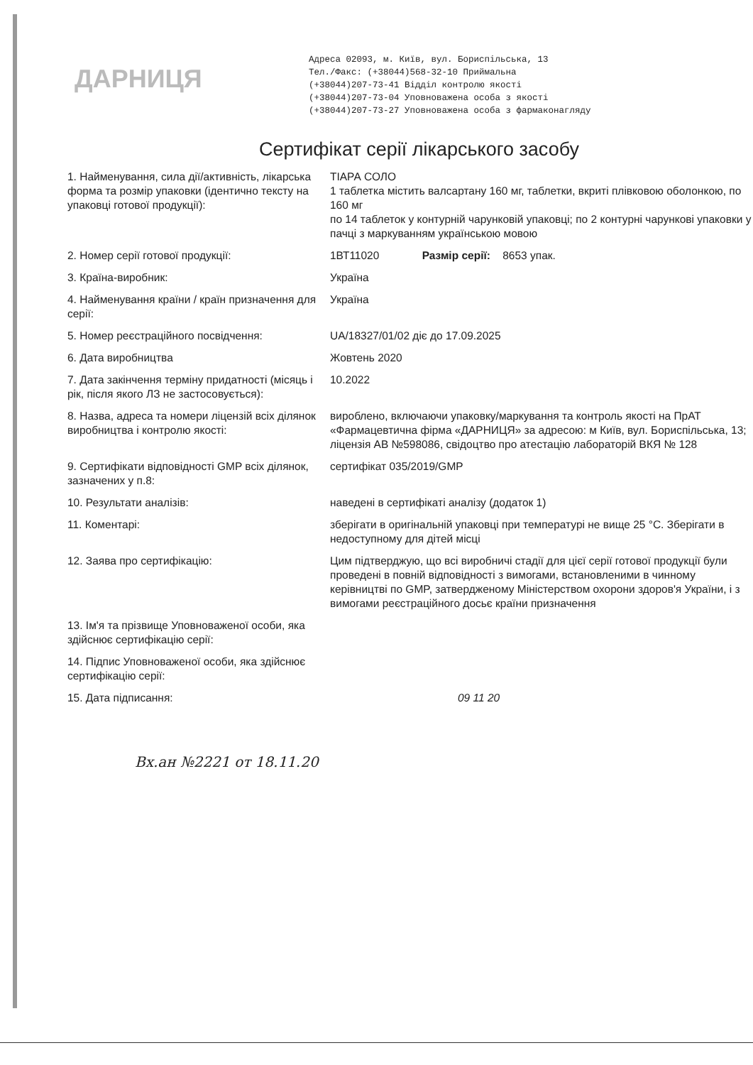ДАРНИЦЯ
Адреса 02093, м. Київ, вул. Бориспільська, 13
Тел./Факс: (+38044)568-32-10 Приймальна
(+38044)207-73-41 Відділ контролю якості
(+38044)207-73-04 Уповноважена особа з якості
(+38044)207-73-27 Уповноважена особа з фармаконагляду
Сертифікат серії лікарського засобу
| 1. Найменування, сила дії/активність, лікарська форма та розмір упаковки (ідентично тексту на упаковці готової продукції): | ТІАРА СОЛО 1 таблетка містить валсартану 160 мг, таблетки, вкриті плівковою оболонкою, по 160 мг по 14 таблеток у контурній чарунковій упаковці; по 2 контурні чарункові упаковки у пачці з маркуванням українською мовою |
| 2. Номер серії готової продукції: | 1ВТ11020 Размір серії: 8653 упак. |
| 3. Країна-виробник: | Україна |
| 4. Найменування країни / країн призначення для серії: | Україна |
| 5. Номер реєстраційного посвідчення: | UA/18327/01/02 діє до 17.09.2025 |
| 6. Дата виробництва | Жовтень 2020 |
| 7. Дата закінчення терміну придатності (місяць і рік, після якого ЛЗ не застосовується): | 10.2022 |
| 8. Назва, адреса та номери ліцензій всіх ділянок виробництва і контролю якості: | вироблено, включаючи упаковку/маркування та контроль якості на ПрАТ «Фармацевтична фірма «ДАРНИЦЯ» за адресою: м Київ, вул. Бориспільська, 13; ліцензія АВ №598086, свідоцтво про атестацію лабораторій ВКЯ № 128 |
| 9. Сертифікати відповідності GMP всіх ділянок, зазначених у п.8: | сертифікат 035/2019/GMP |
| 10. Результати аналізів: | наведені в сертифікаті аналізу (додаток 1) |
| 11. Коментарі: | зберігати в оригінальній упаковці при температурі не вище 25 °С. Зберігати в недоступному для дітей місці |
| 12. Заява про сертифікацію: | Цим підтверджую, що всі виробничі стадії для цієї серії готової продукції були проведені в повній відповідності з вимогами, встановленими в чинному керівництві по GMP, затвердженому Міністерством охорони здоров'я України, і з вимогами реєстраційного досьє країни призначення |
| 13. Ім'я та прізвище Уповноваженої особи, яка здійснює сертифікацію серії: | |
| 14. Підпис Уповноваженої особи, яка здійснює сертифікацію серії: | |
| 15. Дата підписання: | 09 11 20 |
Вх.ан №2221 от 18.11.20